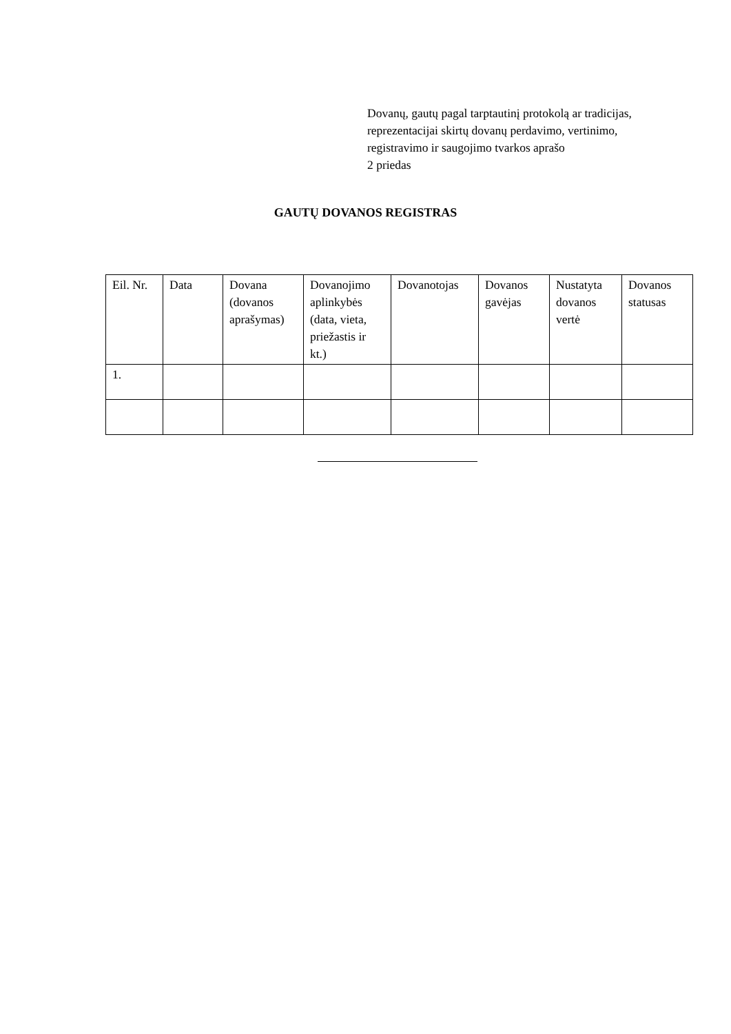Dovanų, gautų pagal tarptautinį protokolą ar tradicijas,
reprezentacijai skirtų dovanų perdavimo, vertinimo,
registravimo ir saugojimo tvarkos aprašo
2 priedas
GAUTŲ DOVANOS REGISTRAS
| Eil. Nr. | Data | Dovana (dovanos aprašymas) | Dovanojimo aplinkybės (data, vieta, priežastis ir kt.) | Dovanotojas | Dovanos gavėjas | Nustatyta dovanos vertė | Dovanos statusas |
| --- | --- | --- | --- | --- | --- | --- | --- |
| 1. | | | | | | | |